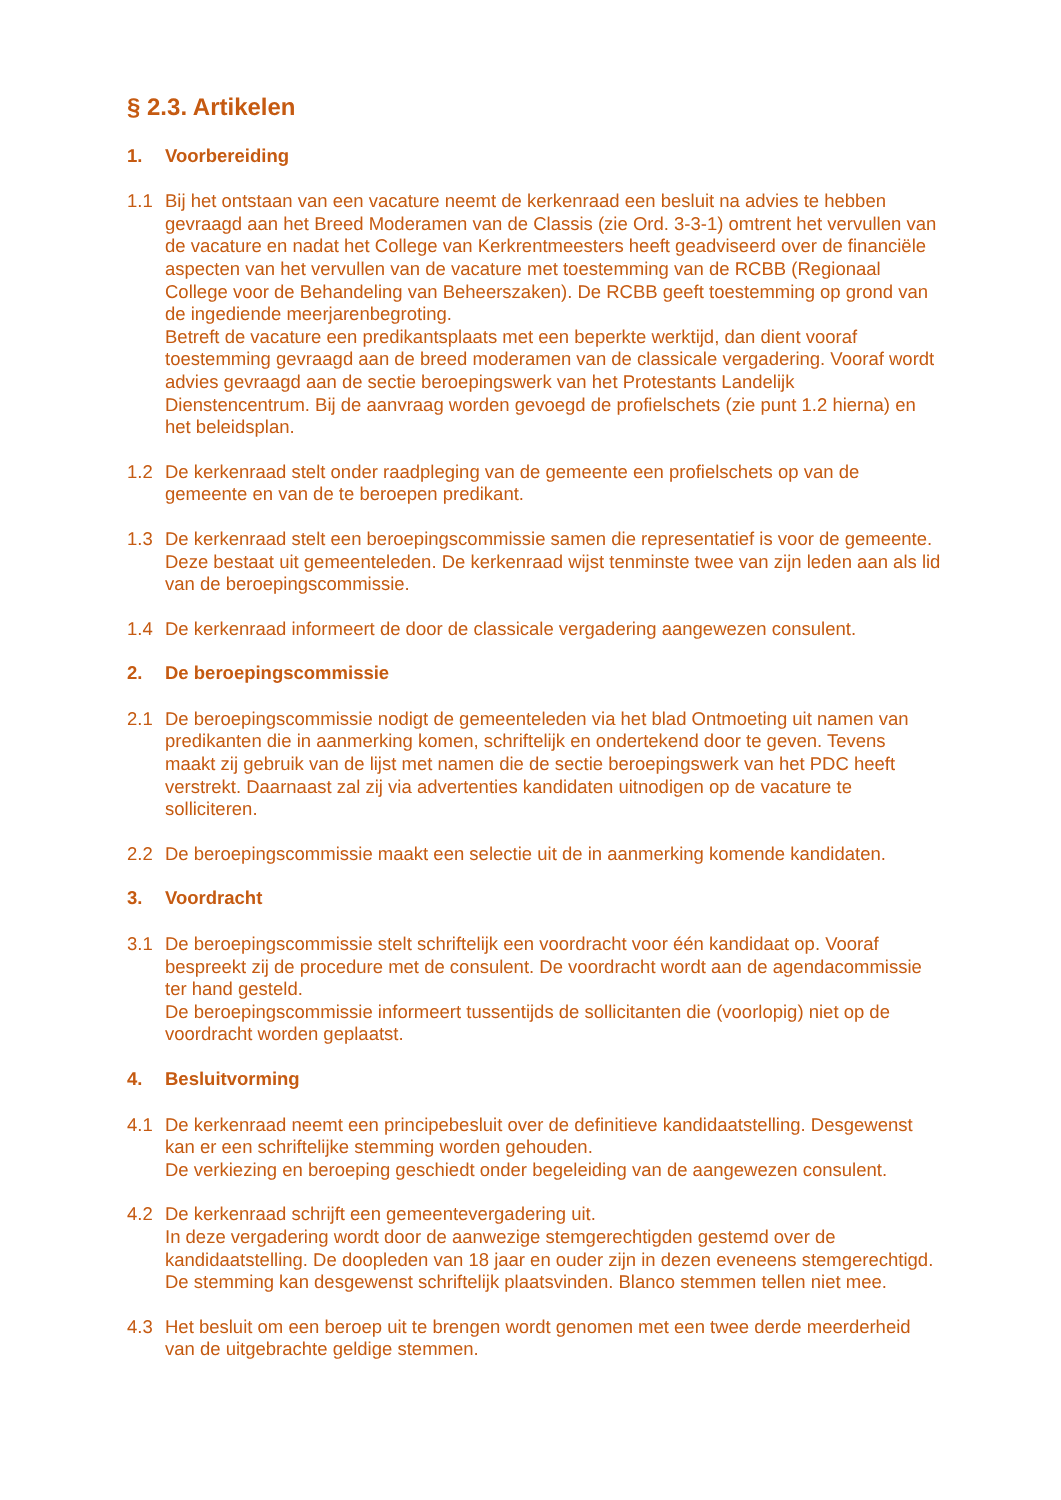§ 2.3. Artikelen
1. Voorbereiding
1.1 Bij het ontstaan van een vacature neemt de kerkenraad een besluit na advies te hebben gevraagd aan het Breed Moderamen van de Classis (zie Ord. 3-3-1) omtrent het vervullen van de vacature en nadat het College van Kerkrentmeesters heeft geadviseerd over de financiële aspecten van het vervullen van de vacature met toestemming van de RCBB (Regionaal College voor de Behandeling van Beheerszaken). De RCBB geeft toestemming op grond van de ingediende meerjarenbegroting.
Betreft de vacature een predikantsplaats met een beperkte werktijd, dan dient vooraf toestemming gevraagd aan de breed moderamen van de classicale vergadering. Vooraf wordt advies gevraagd aan de sectie beroepingswerk van het Protestants Landelijk Dienstencentrum. Bij de aanvraag worden gevoegd de profielschets (zie punt 1.2 hierna) en het beleidsplan.
1.2 De kerkenraad stelt onder raadpleging van de gemeente een profielschets op van de gemeente en van de te beroepen predikant.
1.3 De kerkenraad stelt een beroepingscommissie samen die representatief is voor de gemeente. Deze bestaat uit gemeenteleden. De kerkenraad wijst tenminste twee van zijn leden aan als lid van de beroepingscommissie.
1.4 De kerkenraad informeert de door de classicale vergadering aangewezen consulent.
2. De beroepingscommissie
2.1 De beroepingscommissie nodigt de gemeenteleden via het blad Ontmoeting uit namen van predikanten die in aanmerking komen, schriftelijk en ondertekend door te geven. Tevens maakt zij gebruik van de lijst met namen die de sectie beroepingswerk van het PDC heeft verstrekt. Daarnaast zal zij via advertenties kandidaten uitnodigen op de vacature te solliciteren.
2.2 De beroepingscommissie maakt een selectie uit de in aanmerking komende kandidaten.
3. Voordracht
3.1 De beroepingscommissie stelt schriftelijk een voordracht voor één kandidaat op. Vooraf bespreekt zij de procedure met de consulent. De voordracht wordt aan de agendacommissie ter hand gesteld.
De beroepingscommissie informeert tussentijds de sollicitanten die (voorlopig) niet op de voordracht worden geplaatst.
4. Besluitvorming
4.1 De kerkenraad neemt een principebesluit over de definitieve kandidaatstelling. Desgewenst kan er een schriftelijke stemming worden gehouden.
De verkiezing en beroeping geschiedt onder begeleiding van de aangewezen consulent.
4.2 De kerkenraad schrijft een gemeentevergadering uit.
In deze vergadering wordt door de aanwezige stemgerechtigden gestemd over de kandidaatstelling. De doopleden van 18 jaar en ouder zijn in dezen eveneens stemgerechtigd.
De stemming kan desgewenst schriftelijk plaatsvinden. Blanco stemmen tellen niet mee.
4.3 Het besluit om een beroep uit te brengen wordt genomen met een twee derde meerderheid van de uitgebrachte geldige stemmen.